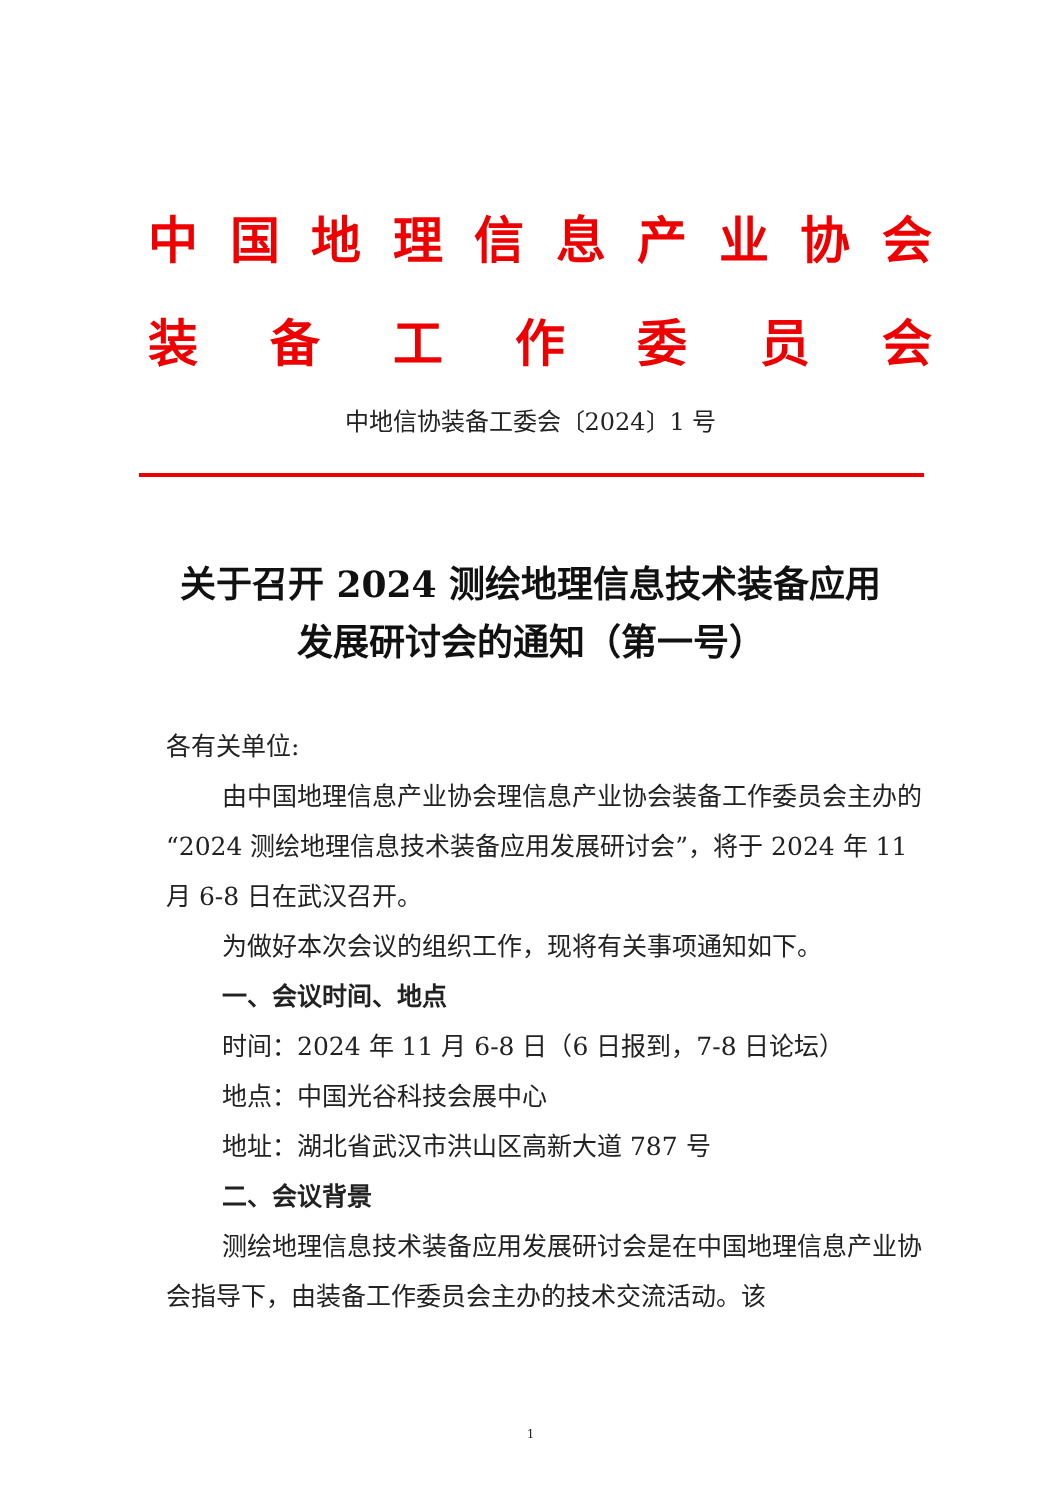中国地理信息产业协会
装备工作委员会
中地信协装备工委会〔2024〕1 号
关于召开 2024 测绘地理信息技术装备应用
发展研讨会的通知（第一号）
各有关单位:
由中国地理信息产业协会理信息产业协会装备工作委员会主办的“2024 测绘地理信息技术装备应用发展研讨会”，将于 2024 年 11 月 6-8 日在武汉召开。
为做好本次会议的组织工作，现将有关事项通知如下。
一、会议时间、地点
时间：2024 年 11 月 6-8 日（6 日报到，7-8 日论坛）
地点：中国光谷科技会展中心
地址：湖北省武汉市洪山区高新大道 787 号
二、会议背景
测绘地理信息技术装备应用发展研讨会是在中国地理信息产业协会指导下，由装备工作委员会主办的技术交流活动。该
1